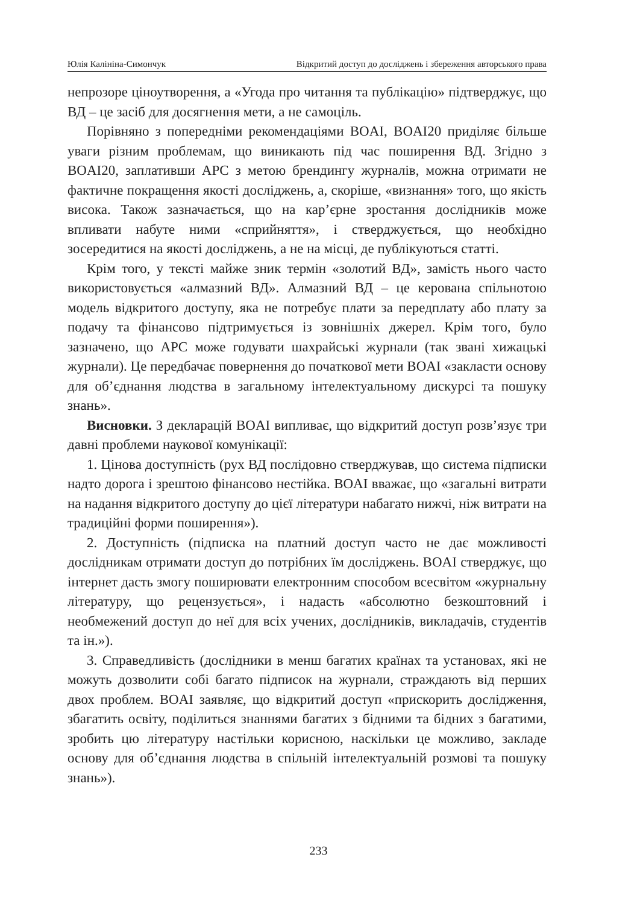Юлія Калініна-Симончук Відкритий доступ до досліджень і збереження авторського права
непрозоре ціноутворення, а «Угода про читання та публікацію» підтверджує, що ВД – це засіб для досягнення мети, а не самоціль.
Порівняно з попередніми рекомендаціями BOAI, BOAI20 приділяє більше уваги різним проблемам, що виникають під час поширення ВД. Згідно з BOAI20, заплативши APC з метою брендингу журналів, можна отримати не фактичне покращення якості досліджень, а, скоріше, «визнання» того, що якість висока. Також зазначається, що на кар’єрне зростання дослідників може впливати набуте ними «сприйняття», і стверджується, що необхідно зосередитися на якості досліджень, а не на місці, де публікуються статті.
Крім того, у тексті майже зник термін «золотий ВД», замість нього часто використовується «алмазний ВД». Алмазний ВД – це керована спільнотою модель відкритого доступу, яка не потребує плати за передплату або плату за подачу та фінансово підтримується із зовнішніх джерел. Крім того, було зазначено, що APC може годувати шахрайські журнали (так звані хижацькі журнали). Це передбачає повернення до початкової мети BOAI «закласти основу для об’єднання людства в загальному інтелектуальному дискурсі та пошуку знань».
Висновки. З декларацій BOAI випливає, що відкритий доступ розв’язує три давні проблеми наукової комунікації:
1. Цінова доступність (рух ВД послідовно стверджував, що система підписки надто дорога і зрештою фінансово нестійка. BOAI вважає, що «загальні витрати на надання відкритого доступу до цієї літератури набагато нижчі, ніж витрати на традиційні форми поширення»).
2. Доступність (підписка на платний доступ часто не дає можливості дослідникам отримати доступ до потрібних їм досліджень. BOAI стверджує, що інтернет дасть змогу поширювати електронним способом всесвітом «журнальну літературу, що рецензується», і надасть «абсолютно безкоштовний і необмежений доступ до неї для всіх учених, дослідників, викладачів, студентів та ін.»).
3. Справедливість (дослідники в менш багатих країнах та установах, які не можуть дозволити собі багато підписок на журнали, страждають від перших двох проблем. BOAI заявляє, що відкритий доступ «прискорить дослідження, збагатить освіту, поділиться знаннями багатих з бідними та бідних з багатими, зробить цю літературу настільки корисною, наскільки це можливо, закладе основу для об’єднання людства в спільній інтелектуальній розмові та пошуку знань»).
233